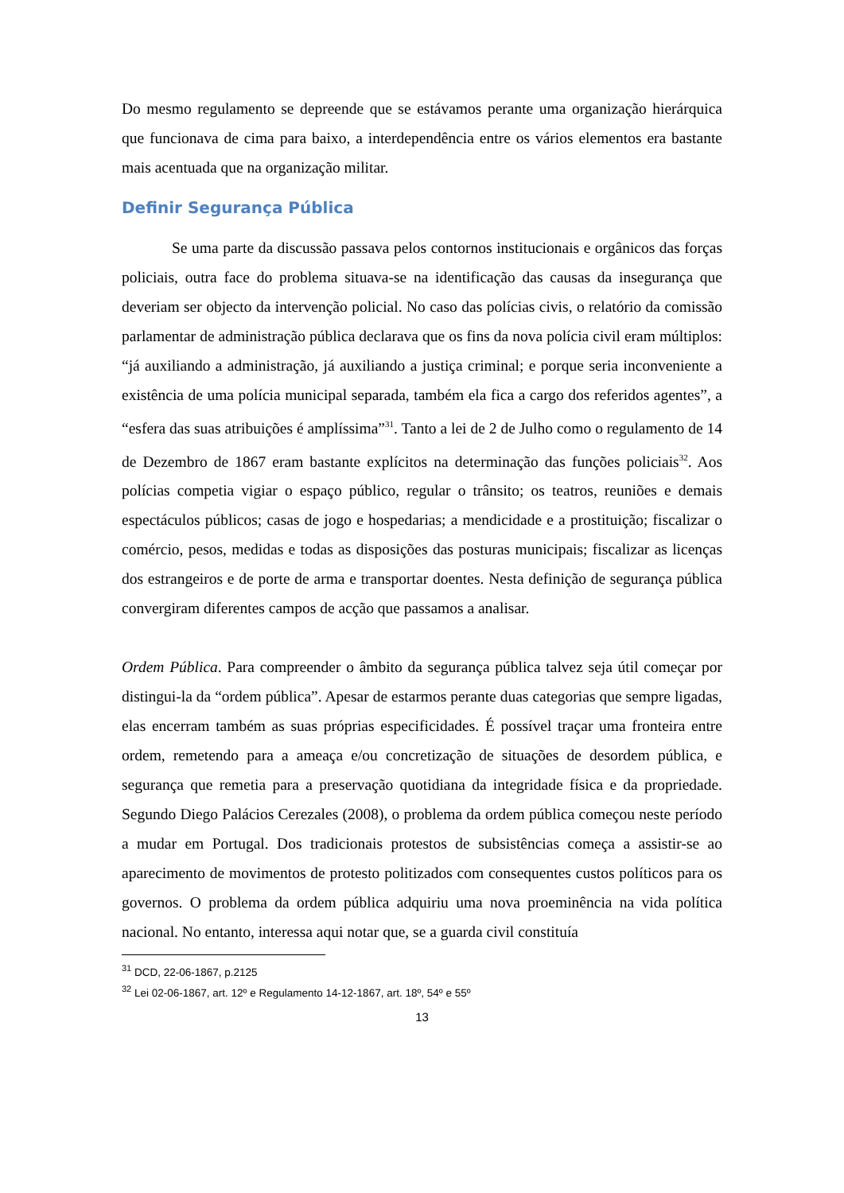Do mesmo regulamento se depreende que se estávamos perante uma organização hierárquica que funcionava de cima para baixo, a interdependência entre os vários elementos era bastante mais acentuada que na organização militar.
Definir Segurança Pública
Se uma parte da discussão passava pelos contornos institucionais e orgânicos das forças policiais, outra face do problema situava-se na identificação das causas da insegurança que deveriam ser objecto da intervenção policial. No caso das polícias civis, o relatório da comissão parlamentar de administração pública declarava que os fins da nova polícia civil eram múltiplos: “já auxiliando a administração, já auxiliando a justiça criminal; e porque seria inconveniente a existência de uma polícia municipal separada, também ela fica a cargo dos referidos agentes”, a “esfera das suas atribuições é amplíssima”<sup>31</sup>. Tanto a lei de 2 de Julho como o regulamento de 14 de Dezembro de 1867 eram bastante explícitos na determinação das funções policiais<sup>32</sup>. Aos polícias competia vigiar o espaço público, regular o trânsito; os teatros, reuniões e demais espectáculos públicos; casas de jogo e hospedarias; a mendicidade e a prostituição; fiscalizar o comércio, pesos, medidas e todas as disposições das posturas municipais; fiscalizar as licenças dos estrangeiros e de porte de arma e transportar doentes. Nesta definição de segurança pública convergiram diferentes campos de acção que passamos a analisar.
Ordem Pública. Para compreender o âmbito da segurança pública talvez seja útil começar por distingui-la da “ordem pública”. Apesar de estarmos perante duas categorias que sempre ligadas, elas encerram também as suas próprias especificidades. É possível traçar uma fronteira entre ordem, remetendo para a ameaça e/ou concretização de situações de desordem pública, e segurança que remetia para a preservação quotidiana da integridade física e da propriedade. Segundo Diego Palácios Cerezales (2008), o problema da ordem pública começou neste período a mudar em Portugal. Dos tradicionais protestos de subsistências começa a assistir-se ao aparecimento de movimentos de protesto politizados com consequentes custos políticos para os governos. O problema da ordem pública adquiriu uma nova proeminência na vida política nacional. No entanto, interessa aqui notar que, se a guarda civil constituía
<sup>31</sup> DCD, 22-06-1867, p.2125
<sup>32</sup> Lei 02-06-1867, art. 12º e Regulamento 14-12-1867, art. 18º, 54º e 55º
13